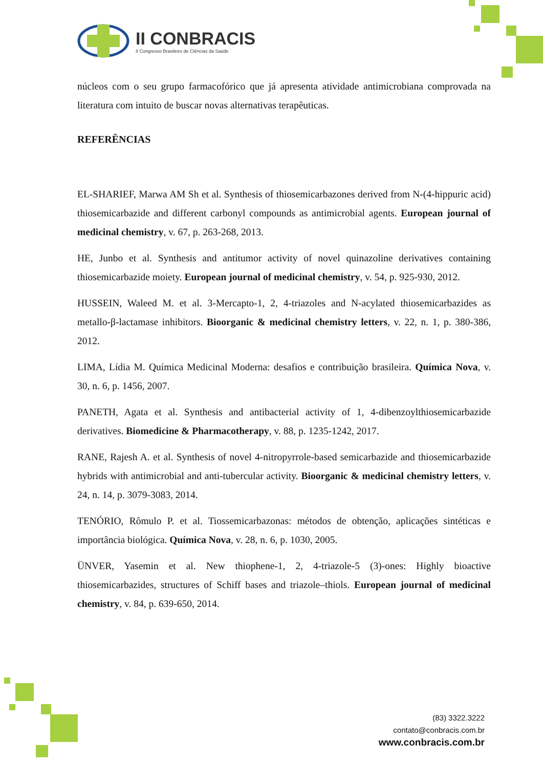II CONBRACIS
II Congresso Brasileiro de Ciências da Saúde
núcleos com o seu grupo farmacofórico que já apresenta atividade antimicrobiana comprovada na literatura com intuito de buscar novas alternativas terapêuticas.
REFERÊNCIAS
EL-SHARIEF, Marwa AM Sh et al. Synthesis of thiosemicarbazones derived from N-(4-hippuric acid) thiosemicarbazide and different carbonyl compounds as antimicrobial agents. European journal of medicinal chemistry, v. 67, p. 263-268, 2013.
HE, Junbo et al. Synthesis and antitumor activity of novel quinazoline derivatives containing thiosemicarbazide moiety. European journal of medicinal chemistry, v. 54, p. 925-930, 2012.
HUSSEIN, Waleed M. et al. 3-Mercapto-1, 2, 4-triazoles and N-acylated thiosemicarbazides as metallo-β-lactamase inhibitors. Bioorganic & medicinal chemistry letters, v. 22, n. 1, p. 380-386, 2012.
LIMA, Lídia M. Química Medicinal Moderna: desafios e contribuição brasileira. Química Nova, v. 30, n. 6, p. 1456, 2007.
PANETH, Agata et al. Synthesis and antibacterial activity of 1, 4-dibenzoylthiosemicarbazide derivatives. Biomedicine & Pharmacotherapy, v. 88, p. 1235-1242, 2017.
RANE, Rajesh A. et al. Synthesis of novel 4-nitropyrrole-based semicarbazide and thiosemicarbazide hybrids with antimicrobial and anti-tubercular activity. Bioorganic & medicinal chemistry letters, v. 24, n. 14, p. 3079-3083, 2014.
TENÓRIO, Rômulo P. et al. Tiossemicarbazonas: métodos de obtenção, aplicações sintéticas e importância biológica. Química Nova, v. 28, n. 6, p. 1030, 2005.
ÜNVER, Yasemin et al. New thiophene-1, 2, 4-triazole-5 (3)-ones: Highly bioactive thiosemicarbazides, structures of Schiff bases and triazole–thiols. European journal of medicinal chemistry, v. 84, p. 639-650, 2014.
(83) 3322.3222
contato@conbracis.com.br
www.conbracis.com.br